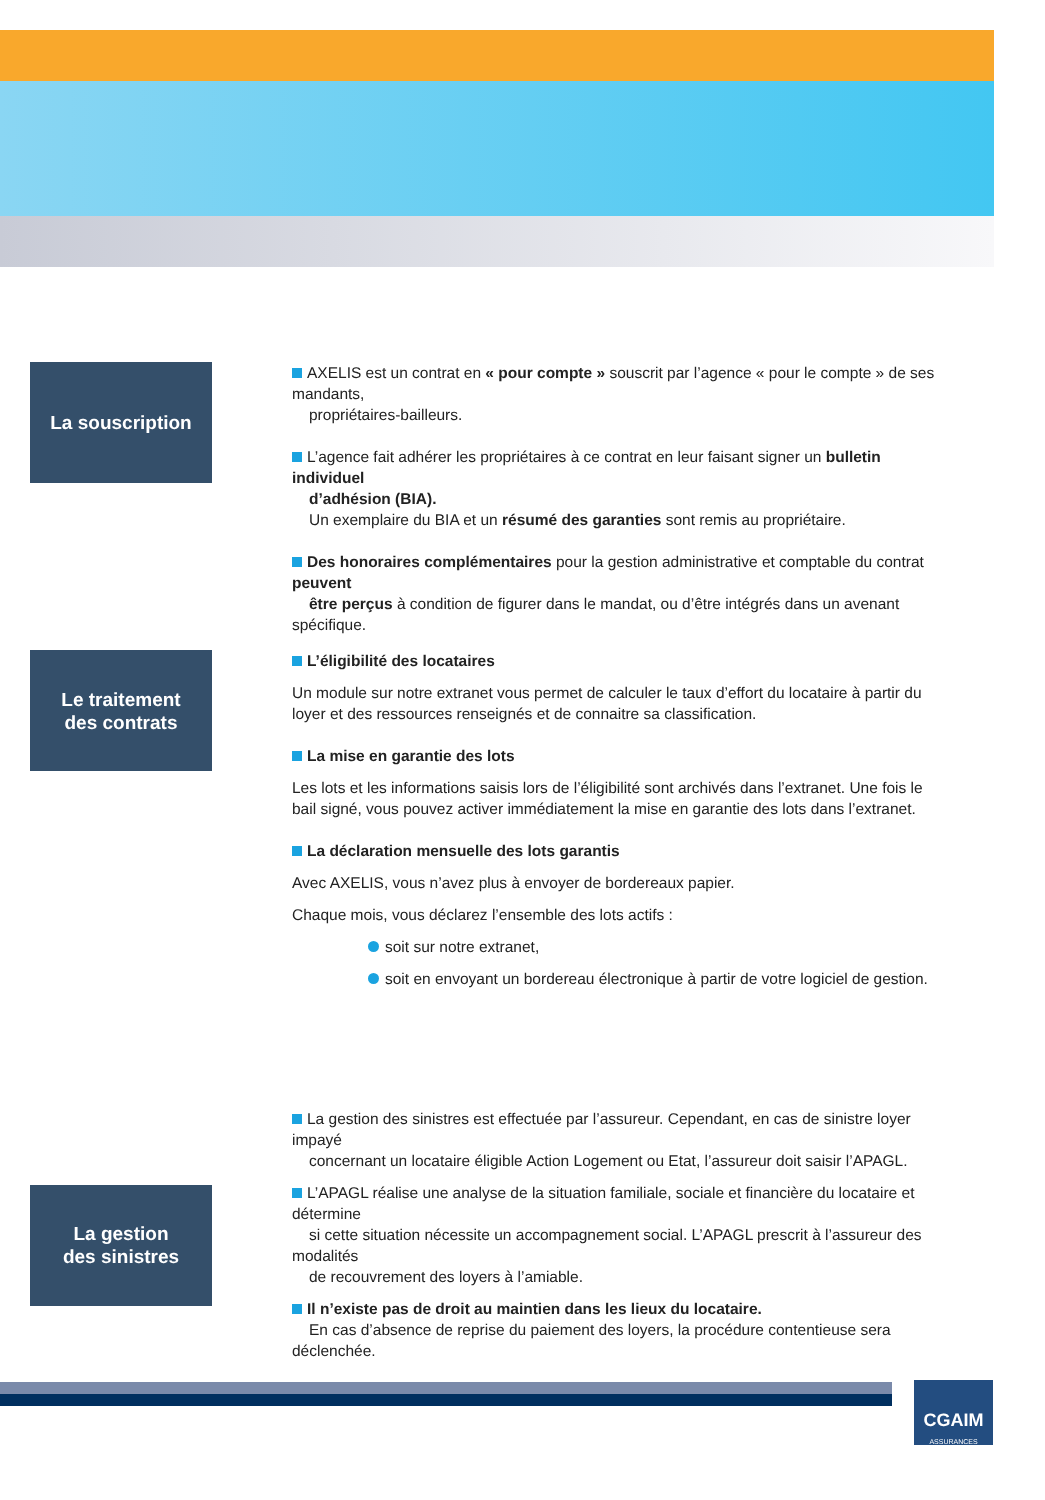La souscription
AXELIS est un contrat en « pour compte » souscrit par l’agence « pour le compte » de ses mandants,
propriétaires-bailleurs.
L’agence fait adhérer les propriétaires à ce contrat en leur faisant signer un bulletin individuel
d’adhésion (BIA).
Un exemplaire du BIA et un résumé des garanties sont remis au propriétaire.
Des honoraires complémentaires pour la gestion administrative et comptable du contrat peuvent
être perçus à condition de figurer dans le mandat, ou d’être intégrés dans un avenant spécifique.
Le traitement
des contrats
L’éligibilité des locataires
Un module sur notre extranet vous permet de calculer le taux d’effort du locataire à partir du loyer et des ressources renseignés et de connaitre sa classification.
La mise en garantie des lots
Les lots et les informations saisis lors de l’éligibilité sont archivés dans l’extranet. Une fois le bail signé, vous pouvez activer immédiatement la mise en garantie des lots dans l’extranet.
La déclaration mensuelle des lots garantis
Avec AXELIS, vous n’avez plus à envoyer de bordereaux papier.
Chaque mois, vous déclarez l’ensemble des lots actifs :
soit sur notre extranet,
soit en envoyant un bordereau électronique à partir de votre logiciel de gestion.
La gestion
des sinistres
La gestion des sinistres est effectuée par l’assureur. Cependant, en cas de sinistre loyer impayé
concernant un locataire éligible Action Logement ou Etat, l’assureur doit saisir l’APAGL.
L’APAGL réalise une analyse de la situation familiale, sociale et financière du locataire et détermine
si cette situation nécessite un accompagnement social. L’APAGL prescrit à l’assureur des modalités
de recouvrement des loyers à l’amiable.
Il n’existe pas de droit au maintien dans les lieux du locataire.
En cas d’absence de reprise du paiement des loyers, la procédure contentieuse sera déclenchée.
CGAIM
ASSURANCES